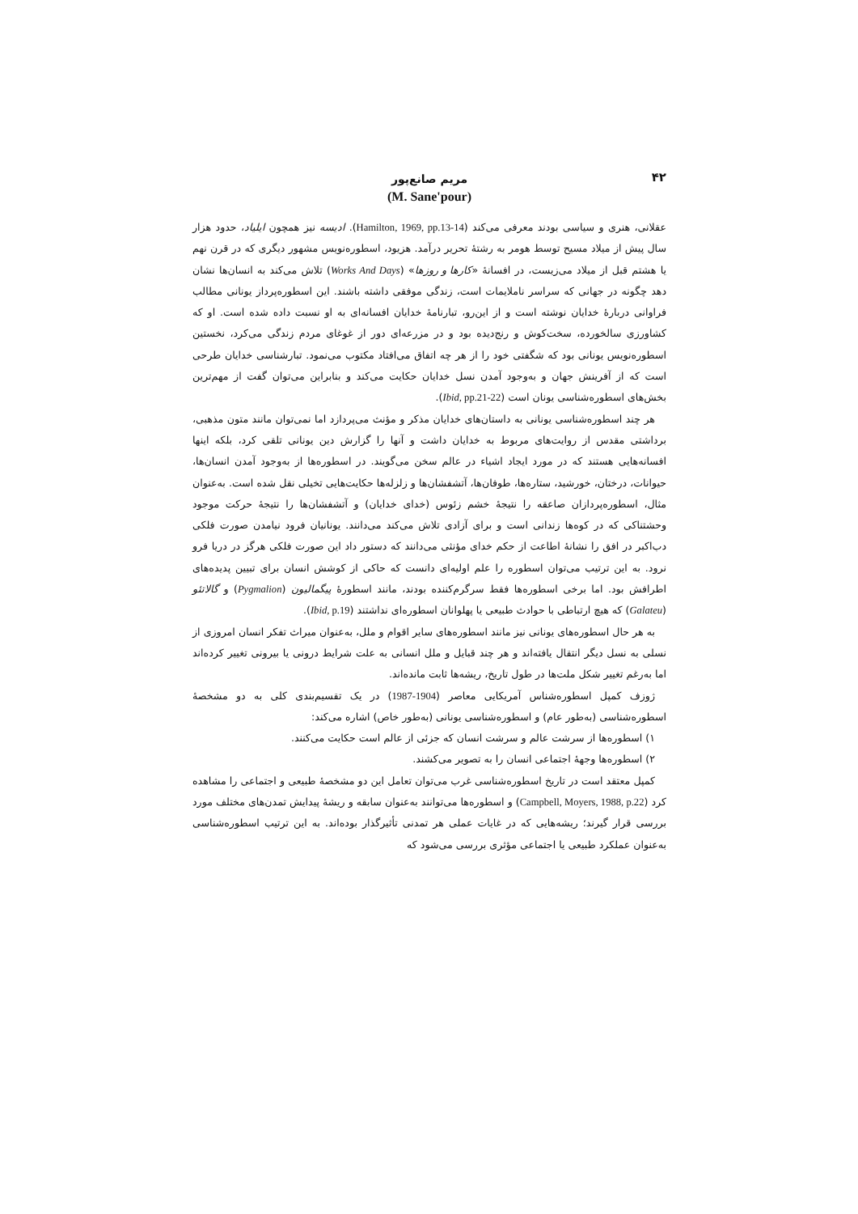۴۲
مریم صانع‌پور
(M. Sane'pour)
عقلانی، هنری و سیاسی بودند معرفی می‌کند (Hamilton, 1969, pp.13-14). ادیسه نیز همچون ایلیاد، حدود هزار سال پیش از میلاد مسیح توسط هومر به رشتهٔ تحریر درآمد. هزیود، اسطوره‌نویس مشهور دیگری که در قرن نهم یا هشتم قبل از میلاد می‌زیست، در افسانهٔ «کارها و روزها» (Works And Days) تلاش می‌کند به انسان‌ها نشان دهد چگونه در جهانی که سراسر ناملایمات است، زندگی موفقی داشته باشند. این اسطوره‌پرداز یونانی مطالب فراوانی دربارهٔ خدایان نوشته است و از این‌رو، تبارنامهٔ خدایان افسانه‌ای به او نسبت داده شده است. او که کشاورزی سالخورده، سخت‌کوش و رنج‌دیده بود و در مزرعه‌ای دور از غوغای مردم زندگی می‌کرد، نخستین اسطوره‌نویس یونانی بود که شگفتی خود را از هر چه اتفاق می‌افتاد مکتوب می‌نمود. تبارشناسی خدایان طرحی است که از آفرینش جهان و به‌وجود آمدن نسل خدایان حکایت می‌کند و بنابراین می‌توان گفت از مهم‌ترین بخش‌های اسطوره‌شناسی یونان است (Ibid, pp.21-22).
هر چند اسطوره‌شناسی یونانی به داستان‌های خدایان مذکر و مؤنث می‌پردازد اما نمی‌توان مانند متون مذهبی، برداشتی مقدس از روایت‌های مربوط به خدایان داشت و آنها را گزارش دین یونانی تلقی کرد، بلکه اینها افسانه‌هایی هستند که در مورد ایجاد اشیاء در عالم سخن می‌گویند. در اسطوره‌ها از به‌وجود آمدن انسان‌ها، حیوانات، درختان، خورشید، ستاره‌ها، طوفان‌ها، آتشفشان‌ها و زلزله‌ها حکایت‌هایی تخیلی نقل شده است. به‌عنوان مثال، اسطوره‌پردازان صاعقه را نتیجهٔ خشم زئوس (خدای خدایان) و آتشفشان‌ها را نتیجهٔ حرکت موجود وحشتناکی که در کوه‌ها زندانی است و برای آزادی تلاش می‌کند می‌دانند. یونانیان فرود نیامدن صورت فلکی دب‌اکبر در افق را نشانهٔ اطاعت از حکم خدای مؤنثی می‌دانند که دستور داد این صورت فلکی هرگز در دریا فرو نرود. به این ترتیب می‌توان اسطوره را علم اولیه‌ای دانست که حاکی از کوشش انسان برای تبیین پدیده‌های اطرافش بود. اما برخی اسطوره‌ها فقط سرگرم‌کننده بودند، مانند اسطورهٔ پیگمالیون (Pygmalion) و گالاتئو (Galateu) که هیچ ارتباطی با حوادث طبیعی یا پهلوانان اسطوره‌ای نداشتند (Ibid, p.19).
به هر حال اسطوره‌های یونانی نیز مانند اسطوره‌های سایر اقوام و ملل، به‌عنوان میراث تفکر انسان امروزی از نسلی به نسل دیگر انتقال یافته‌اند و هر چند قبایل و ملل انسانی به علت شرایط درونی یا بیرونی تغییر کرده‌اند اما به‌رغم تغییر شکل ملت‌ها در طول تاریخ، ریشه‌ها ثابت مانده‌اند.
ژوزف کمپل اسطوره‌شناس آمریکایی معاصر (1904-1987) در یک تقسیم‌بندی کلی به دو مشخصهٔ اسطوره‌شناسی (به‌طور عام) و اسطوره‌شناسی یونانی (به‌طور خاص) اشاره می‌کند:
۱) اسطوره‌ها از سرشت عالم و سرشت انسان که جزئی از عالم است حکایت می‌کنند.
۲) اسطوره‌ها وجههٔ اجتماعی انسان را به تصویر می‌کشند.
کمپل معتقد است در تاریخ اسطوره‌شناسی غرب می‌توان تعامل این دو مشخصهٔ طبیعی و اجتماعی را مشاهده کرد (Campbell, Moyers, 1988, p.22) و اسطوره‌ها می‌توانند به‌عنوان سابقه و ریشهٔ پیدایش تمدن‌های مختلف مورد بررسی قرار گیرند؛ ریشه‌هایی که در غایات عملی هر تمدنی تأثیرگذار بوده‌اند. به این ترتیب اسطوره‌شناسی به‌عنوان عملکرد طبیعی یا اجتماعی مؤثری بررسی می‌شود که